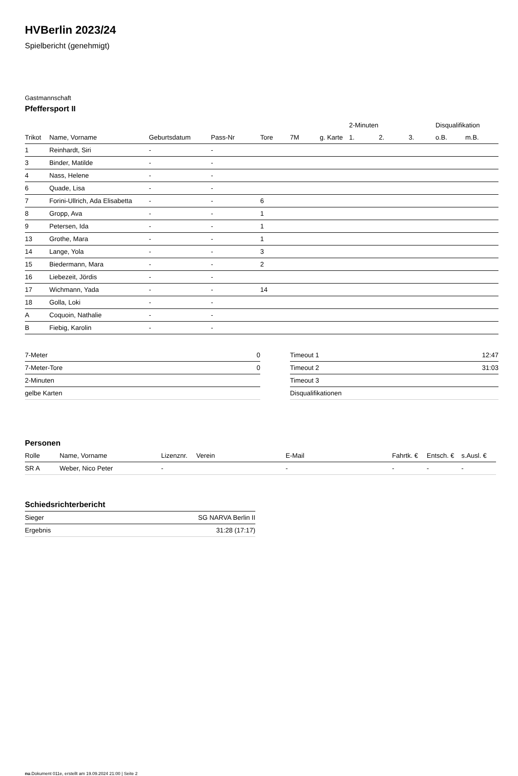HVBerlin 2023/24
Spielbericht (genehmigt)
Gastmannschaft
Pfeffersport II
| | | | | | | | 2-Minuten | | | Disqualifikation | |
| --- | --- | --- | --- | --- | --- | --- | --- | --- | --- | --- | --- |
| Trikot | Name, Vorname | Geburtsdatum | Pass-Nr | Tore | 7M | g. Karte | 1. | 2. | 3. | o.B. | m.B. |
| 1 | Reinhardt, Siri | - | - | | | | | | | | |
| 3 | Binder, Matilde | - | - | | | | | | | | |
| 4 | Nass, Helene | - | - | | | | | | | | |
| 6 | Quade, Lisa | - | - | | | | | | | | |
| 7 | Forini-Ullrich, Ada Elisabetta | - | - | 6 | | | | | | | |
| 8 | Gropp, Ava | - | - | 1 | | | | | | | |
| 9 | Petersen, Ida | - | - | 1 | | | | | | | |
| 13 | Grothe, Mara | - | - | 1 | | | | | | | |
| 14 | Lange, Yola | - | - | 3 | | | | | | | |
| 15 | Biedermann, Mara | - | - | 2 | | | | | | | |
| 16 | Liebezeit, Jördis | - | - | | | | | | | | |
| 17 | Wichmann, Yada | - | - | 14 | | | | | | | |
| 18 | Golla, Loki | - | - | | | | | | | | |
| A | Coquoin, Nathalie | - | - | | | | | | | | |
| B | Fiebig, Karolin | - | - | | | | | | | | |
| 7-Meter | 0 |
| 7-Meter-Tore | 0 |
| 2-Minuten | |
| gelbe Karten | |
| Timeout 1 | 12:47 |
| Timeout 2 | 31:03 |
| Timeout 3 | |
| Disqualifikationen | |
Personen
| Rolle | Name, Vorname | Lizenznr. | Verein | E-Mail | Fahrtk. € | Entsch. € | s.Ausl. € |
| --- | --- | --- | --- | --- | --- | --- | --- |
| SR A | Weber, Nico Peter | - | | - | - | - | - |
Schiedsrichterbericht
| Sieger | SG NARVA Berlin II |
| Ergebnis | 31:28 (17:17) |
nu.Dokument 011e, erstellt am 19.09.2024 21:00 | Seite 2